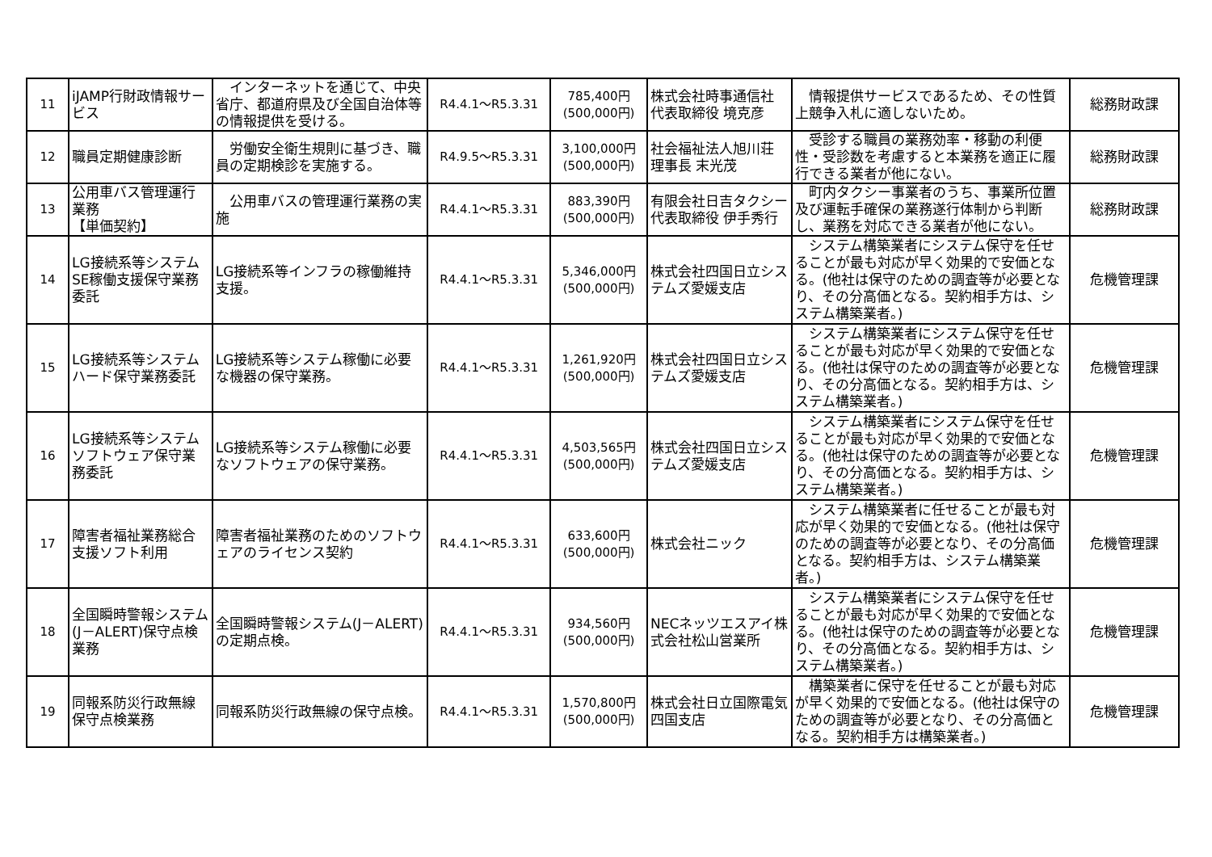| 11 | iJAMP行財政情報サービス | インターネットを通じて、中央省庁、都道府県及び全国自治体等の情報提供を受ける。 | R4.4.1～R5.3.31 | 785,400円 (500,000円) | 株式会社時事通信社 代表取締役 境克彦 | 情報提供サービスであるため、その性質上競争入札に適しないため。 | 総務財政課 |
| 12 | 職員定期健康診断 | 労働安全衛生規則に基づき、職員の定期検診を実施する。 | R4.9.5～R5.3.31 | 3,100,000円 (500,000円) | 社会福祉法人旭川荘 理事長 末光茂 | 受診する職員の業務効率・移動の利便性・受診数を考慮すると本業務を適正に履行できる業者が他にない。 | 総務財政課 |
| 13 | 公用車バス管理運行業務 【単価契約】 | 公用車バスの管理運行業務の実施 | R4.4.1～R5.3.31 | 883,390円 (500,000円) | 有限会社日吉タクシー 代表取締役 伊手秀行 | 町内タクシー事業者のうち、事業所位置及び運転手確保の業務遂行体制から判断し、業務を対応できる業者が他にない。 | 総務財政課 |
| 14 | LG接続系等システムSE稼働支援保守業務委託 | LG接続系等インフラの稼働維持支援。 | R4.4.1～R5.3.31 | 5,346,000円 (500,000円) | 株式会社四国日立システムズ愛媛支店 | システム構築業者にシステム保守を任せることが最も対応が早く効果的で安価となる。(他社は保守のための調査等が必要となり、その分高価となる。契約相手方は、システム構築業者。) | 危機管理課 |
| 15 | LG接続系等システムハード保守業務委託 | LG接続系等システム稼働に必要な機器の保守業務。 | R4.4.1～R5.3.31 | 1,261,920円 (500,000円) | 株式会社四国日立システムズ愛媛支店 | システム構築業者にシステム保守を任せることが最も対応が早く効果的で安価となる。(他社は保守のための調査等が必要となり、その分高価となる。契約相手方は、システム構築業者。) | 危機管理課 |
| 16 | LG接続系等システムソフトウェア保守業務委託 | LG接続系等システム稼働に必要なソフトウェアの保守業務。 | R4.4.1～R5.3.31 | 4,503,565円 (500,000円) | 株式会社四国日立システムズ愛媛支店 | システム構築業者にシステム保守を任せることが最も対応が早く効果的で安価となる。(他社は保守のための調査等が必要となり、その分高価となる。契約相手方は、システム構築業者。) | 危機管理課 |
| 17 | 障害者福祉業務総合支援ソフト利用 | 障害者福祉業務のためのソフトウェアのライセンス契約 | R4.4.1～R5.3.31 | 633,600円 (500,000円) | 株式会社ニック | システム構築業者に任せることが最も対応が早く効果的で安価となる。(他社は保守のための調査等が必要となり、その分高価となる。契約相手方は、システム構築業者。) | 危機管理課 |
| 18 | 全国瞬時警報システム(J－ALERT)保守点検業務 | 全国瞬時警報システム(J－ALERT)の定期点検。 | R4.4.1～R5.3.31 | 934,560円 (500,000円) | NECネッツエスアイ株式会社松山営業所 | システム構築業者にシステム保守を任せることが最も対応が早く効果的で安価となる。(他社は保守のための調査等が必要となり、その分高価となる。契約相手方は、システム構築業者。) | 危機管理課 |
| 19 | 同報系防災行政無線保守点検業務 | 同報系防災行政無線の保守点検。 | R4.4.1～R5.3.31 | 1,570,800円 (500,000円) | 株式会社日立国際電気四国支店 | 構築業者に保守を任せることが最も対応が早く効果的で安価となる。(他社は保守のための調査等が必要となり、その分高価となる。契約相手方は構築業者。) | 危機管理課 |